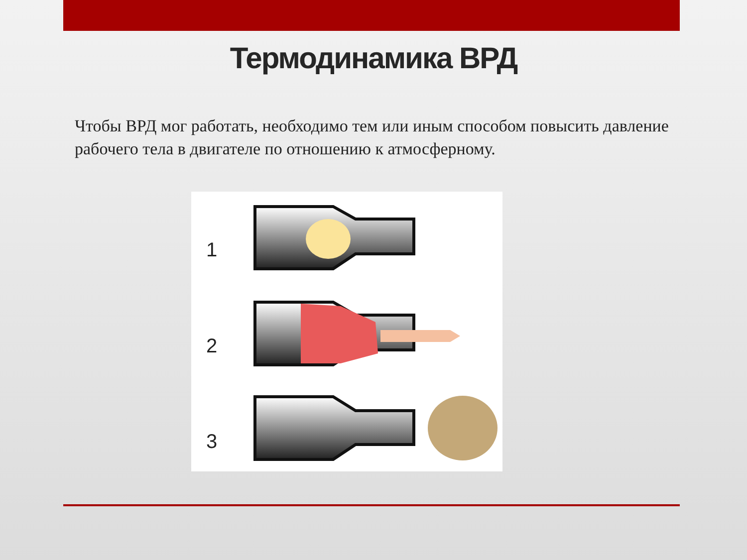Термодинамика ВРД
Чтобы ВРД мог работать, необходимо тем или иным способом повысить давление рабочего тела в двигателе по отношению к атмосферному.
1
2
3